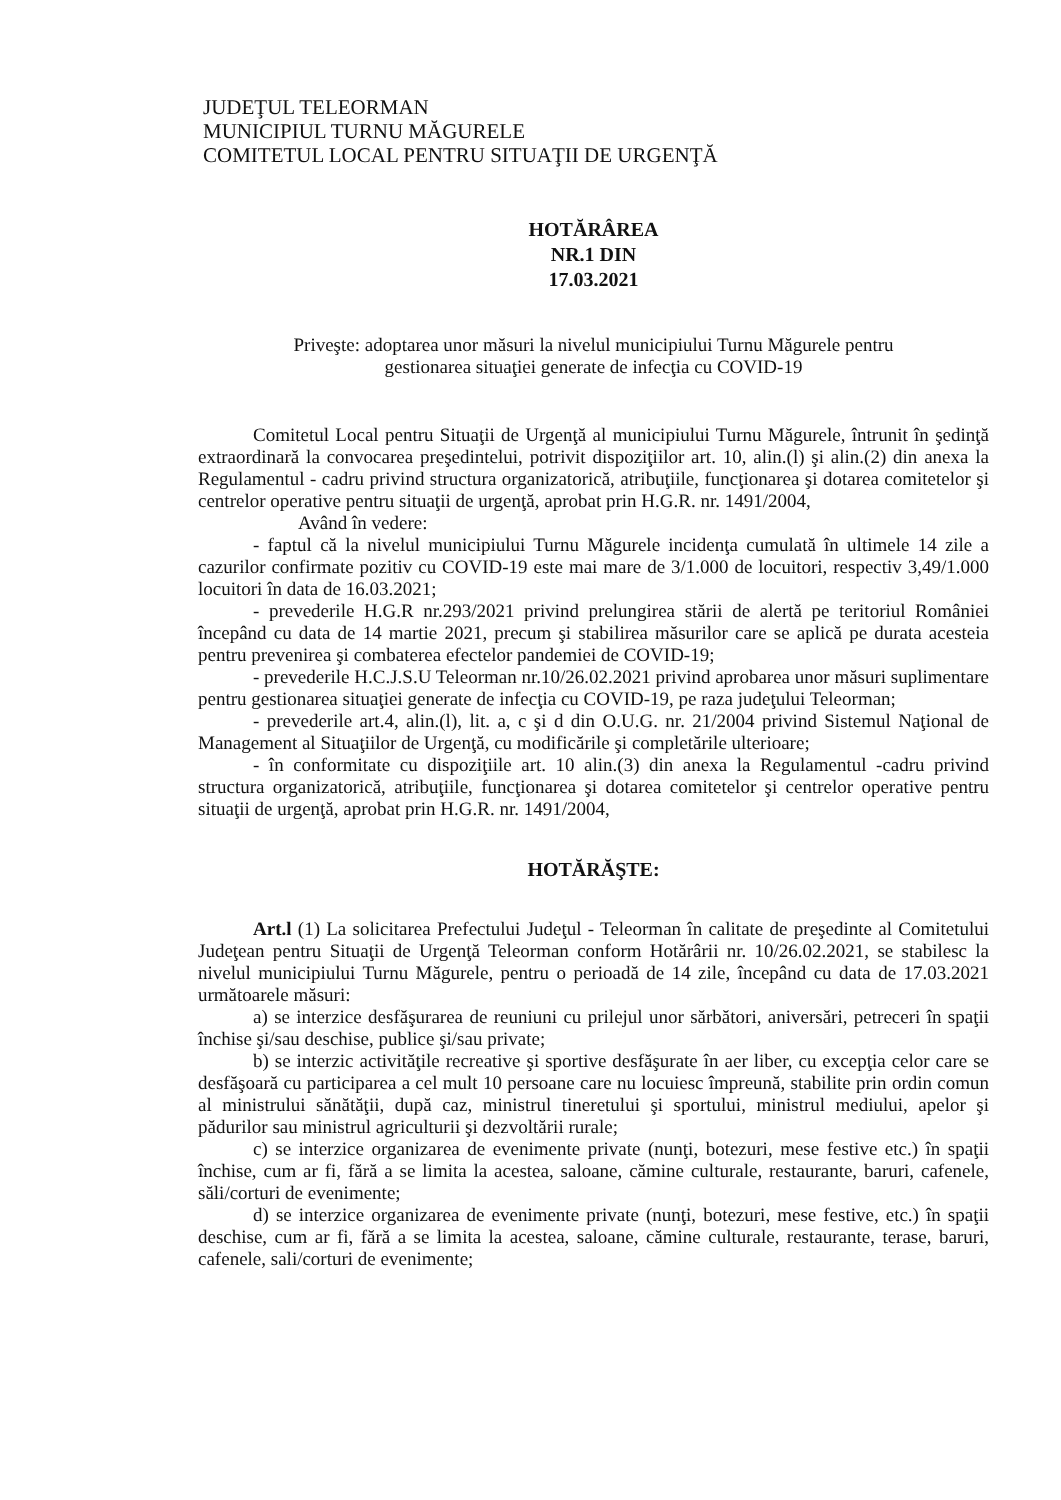JUDEŢUL TELEORMAN
MUNICIPIUL TURNU MĂGURELE
COMITETUL LOCAL PENTRU SITUAŢII DE URGENŢĂ
HOTĂRÂREA
NR.1 DIN
17.03.2021
Priveşte: adoptarea unor măsuri la nivelul municipiului Turnu Măgurele pentru
gestionarea situaţiei generate de infecţia cu COVID-19
Comitetul Local pentru Situaţii de Urgenţă al municipiului Turnu Măgurele, întrunit în şedinţă extraordinară la convocarea preşedintelui, potrivit dispoziţiilor art. 10, alin.(l) şi alin.(2) din anexa la Regulamentul - cadru privind structura organizatorică, atribuţiile, funcţionarea şi dotarea comitetelor şi centrelor operative pentru situaţii de urgenţă, aprobat prin H.G.R. nr. 1491/2004,
Având în vedere:
- faptul că la nivelul municipiului Turnu Măgurele incidenţa cumulată în ultimele 14 zile a cazurilor confirmate pozitiv cu COVID-19 este mai mare de 3/1.000 de locuitori, respectiv 3,49/1.000 locuitori în data de 16.03.2021;
- prevederile H.G.R nr.293/2021 privind prelungirea stării de alertă pe teritoriul României începând cu data de 14 martie 2021, precum şi stabilirea măsurilor care se aplică pe durata acesteia pentru prevenirea şi combaterea efectelor pandemiei de COVID-19;
- prevederile H.C.J.S.U Teleorman nr.10/26.02.2021 privind aprobarea unor măsuri suplimentare pentru gestionarea situaţiei generate de infecţia cu COVID-19, pe raza judeţului Teleorman;
- prevederile art.4, alin.(l), lit. a, c şi d din O.U.G. nr. 21/2004 privind Sistemul Naţional de Management al Situaţiilor de Urgenţă, cu modificările şi completările ulterioare;
- în conformitate cu dispoziţiile art. 10 alin.(3) din anexa la Regulamentul -cadru privind structura organizatorică, atribuţiile, funcţionarea şi dotarea comitetelor şi centrelor operative pentru situaţii de urgenţă, aprobat prin H.G.R. nr. 1491/2004,
HOTĂRĂŞTE:
Art.l (1) La solicitarea Prefectului Judeţul - Teleorman în calitate de preşedinte al Comitetului Judeţean pentru Situaţii de Urgenţă Teleorman conform Hotărârii nr. 10/26.02.2021, se stabilesc la nivelul municipiului Turnu Măgurele, pentru o perioadă de 14 zile, începând cu data de 17.03.2021 următoarele măsuri:
a) se interzice desfăşurarea de reuniuni cu prilejul unor sărbători, aniversări, petreceri în spaţii închise şi/sau deschise, publice şi/sau private;
b) se interzic activităţile recreative şi sportive desfăşurate în aer liber, cu excepţia celor care se desfăşoară cu participarea a cel mult 10 persoane care nu locuiesc împreună, stabilite prin ordin comun al ministrului sănătăţii, după caz, ministrul tineretului şi sportului, ministrul mediului, apelor şi pădurilor sau ministrul agriculturii şi dezvoltării rurale;
c) se interzice organizarea de evenimente private (nunţi, botezuri, mese festive etc.) în spaţii închise, cum ar fi, fără a se limita la acestea, saloane, cămine culturale, restaurante, baruri, cafenele, săli/corturi de evenimente;
d) se interzice organizarea de evenimente private (nunţi, botezuri, mese festive, etc.) în spaţii deschise, cum ar fi, fără a se limita la acestea, saloane, cămine culturale, restaurante, terase, baruri, cafenele, sali/corturi de evenimente;